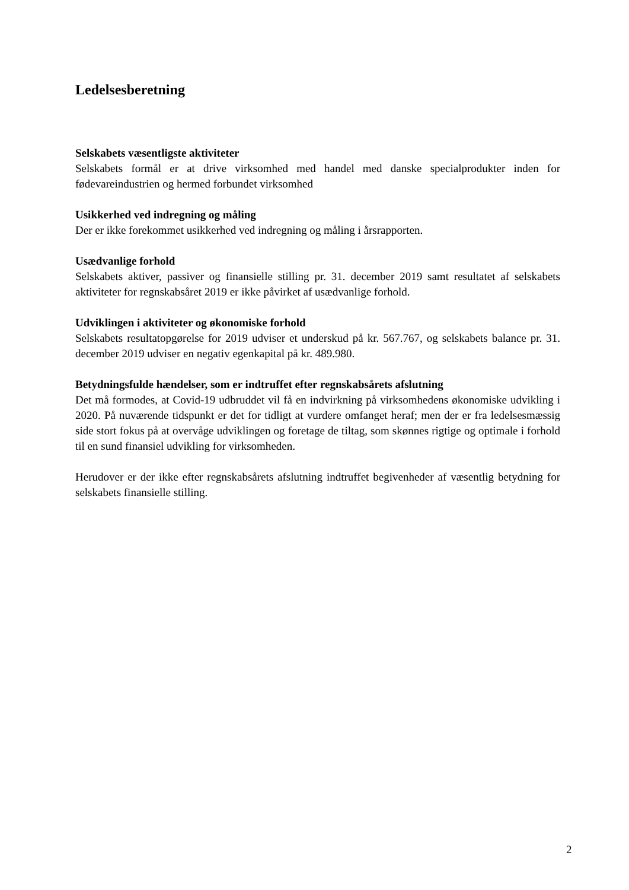Ledelsesberetning
Selskabets væsentligste aktiviteter
Selskabets formål er at drive virksomhed med handel med danske specialprodukter inden for fødevareindustrien og hermed forbundet virksomhed
Usikkerhed ved indregning og måling
Der er ikke forekommet usikkerhed ved indregning og måling i årsrapporten.
Usædvanlige forhold
Selskabets aktiver, passiver og finansielle stilling pr. 31. december 2019 samt resultatet af selskabets aktiviteter for regnskabsåret 2019 er ikke påvirket af usædvanlige forhold.
Udviklingen i aktiviteter og økonomiske forhold
Selskabets resultatopgørelse for 2019 udviser et underskud på kr. 567.767, og selskabets balance pr. 31. december 2019 udviser en negativ egenkapital på kr. 489.980.
Betydningsfulde hændelser, som er indtruffet efter regnskabsårets afslutning
Det må formodes, at Covid-19 udbruddet vil få en indvirkning på virksomhedens økonomiske udvikling i 2020. På nuværende tidspunkt er det for tidligt at vurdere omfanget heraf; men der er fra ledelsesmæssig side stort fokus på at overvåge udviklingen og foretage de tiltag, som skønnes rigtige og optimale i forhold til en sund finansiel udvikling for virksomheden.
Herudover er der ikke efter regnskabsårets afslutning indtruffet begivenheder af væsentlig betydning for selskabets finansielle stilling.
2